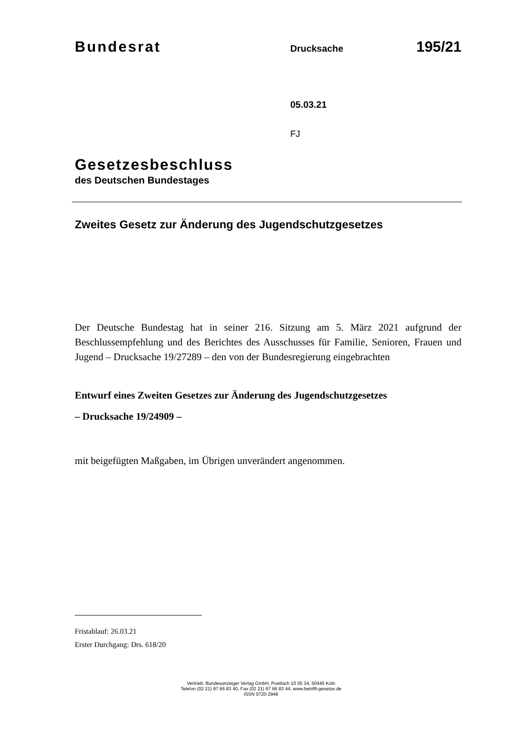Bundesrat
Drucksache
195/21
05.03.21
FJ
Gesetzesbeschluss
des Deutschen Bundestages
Zweites Gesetz zur Änderung des Jugendschutzgesetzes
Der Deutsche Bundestag hat in seiner 216. Sitzung am 5. März 2021 aufgrund der Beschlussempfehlung und des Berichtes des Ausschusses für Familie, Senioren, Frauen und Jugend – Drucksache 19/27289 – den von der Bundesregierung eingebrachten
Entwurf eines Zweiten Gesetzes zur Änderung des Jugendschutzgesetzes
– Drucksache 19/24909 –
mit beigefügten Maßgaben, im Übrigen unverändert angenommen.
Fristablauf: 26.03.21
Erster Durchgang: Drs. 618/20
Vertrieb: Bundesanzeiger Verlag GmbH, Postfach 10 05 34, 50445 Köln
Telefon (02 21) 97 66 83 40, Fax (02 21) 97 66 83 44, www.betrifft-gesetze.de
ISSN 0720-2946